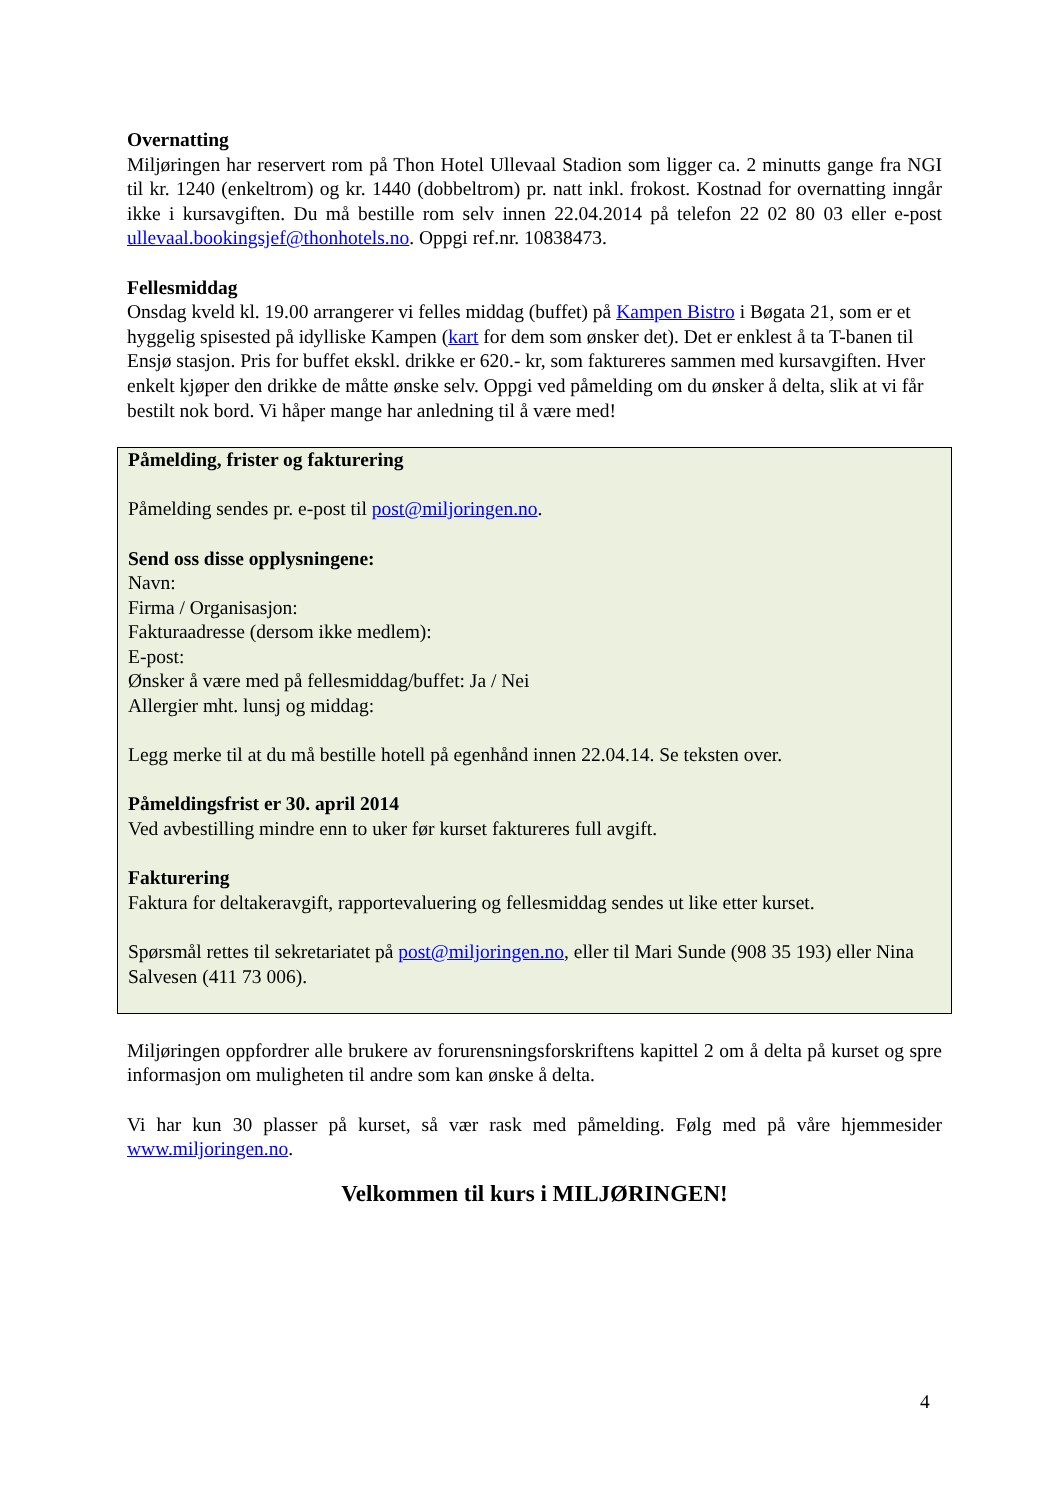Overnatting
Miljøringen har reservert rom på Thon Hotel Ullevaal Stadion som ligger ca. 2 minutts gange fra NGI til kr. 1240 (enkeltrom) og kr. 1440 (dobbeltrom) pr. natt inkl. frokost. Kostnad for overnatting inngår ikke i kursavgiften. Du må bestille rom selv innen 22.04.2014 på telefon 22 02 80 03 eller e-post ullevaal.bookingsjef@thonhotels.no. Oppgi ref.nr. 10838473.
Fellesmiddag
Onsdag kveld kl. 19.00 arrangerer vi felles middag (buffet) på Kampen Bistro i Bøgata 21, som er et hyggelig spisested på idylliske Kampen (kart for dem som ønsker det). Det er enklest å ta T-banen til Ensjø stasjon. Pris for buffet ekskl. drikke er 620.- kr, som faktureres sammen med kursavgiften. Hver enkelt kjøper den drikke de måtte ønske selv. Oppgi ved påmelding om du ønsker å delta, slik at vi får bestilt nok bord. Vi håper mange har anledning til å være med!
Påmelding, frister og fakturering
Påmelding sendes pr. e-post til post@miljoringen.no.
Send oss disse opplysningene:
Navn:
Firma / Organisasjon:
Fakturaadresse (dersom ikke medlem):
E-post:
Ønsker å være med på fellesmiddag/buffet: Ja / Nei
Allergier mht. lunsj og middag:
Legg merke til at du må bestille hotell på egenhånd innen 22.04.14. Se teksten over.
Påmeldingsfrist er 30. april 2014
Ved avbestilling mindre enn to uker før kurset faktureres full avgift.
Fakturering
Faktura for deltakeravgift, rapportevaluering og fellesmiddag sendes ut like etter kurset.
Spørsmål rettes til sekretariatet på post@miljoringen.no, eller til Mari Sunde (908 35 193) eller Nina Salvesen (411 73 006).
Miljøringen oppfordrer alle brukere av forurensningsforskriftens kapittel 2 om å delta på kurset og spre informasjon om muligheten til andre som kan ønske å delta.
Vi har kun 30 plasser på kurset, så vær rask med påmelding. Følg med på våre hjemmesider www.miljoringen.no.
Velkommen til kurs i MILJØRINGEN!
4